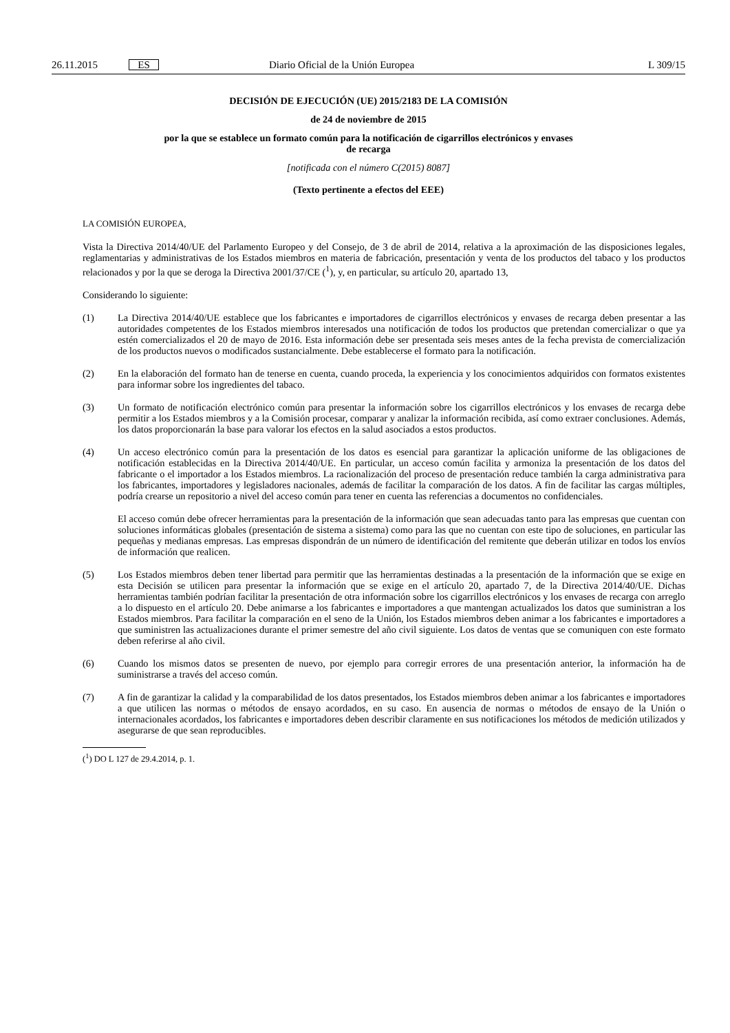26.11.2015 ES Diario Oficial de la Unión Europea L 309/15
DECISIÓN DE EJECUCIÓN (UE) 2015/2183 DE LA COMISIÓN
de 24 de noviembre de 2015
por la que se establece un formato común para la notificación de cigarrillos electrónicos y envases
de recarga
[notificada con el número C(2015) 8087]
(Texto pertinente a efectos del EEE)
LA COMISIÓN EUROPEA,
Vista la Directiva 2014/40/UE del Parlamento Europeo y del Consejo, de 3 de abril de 2014, relativa a la aproximación de las disposiciones legales, reglamentarias y administrativas de los Estados miembros en materia de fabricación, presentación y venta de los productos del tabaco y los productos relacionados y por la que se deroga la Directiva 2001/37/CE (<sup>1</sup>), y, en particular, su artículo 20, apartado 13,
Considerando lo siguiente:
(1) La Directiva 2014/40/UE establece que los fabricantes e importadores de cigarrillos electrónicos y envases de recarga deben presentar a las autoridades competentes de los Estados miembros interesados una notificación de todos los productos que pretendan comercializar o que ya estén comercializados el 20 de mayo de 2016. Esta información debe ser presentada seis meses antes de la fecha prevista de comercialización de los productos nuevos o modificados sustancialmente. Debe establecerse el formato para la notificación.
(2) En la elaboración del formato han de tenerse en cuenta, cuando proceda, la experiencia y los conocimientos adquiridos con formatos existentes para informar sobre los ingredientes del tabaco.
(3) Un formato de notificación electrónico común para presentar la información sobre los cigarrillos electrónicos y los envases de recarga debe permitir a los Estados miembros y a la Comisión procesar, comparar y analizar la información recibida, así como extraer conclusiones. Además, los datos proporcionarán la base para valorar los efectos en la salud asociados a estos productos.
(4) Un acceso electrónico común para la presentación de los datos es esencial para garantizar la aplicación uniforme de las obligaciones de notificación establecidas en la Directiva 2014/40/UE. En particular, un acceso común facilita y armoniza la presentación de los datos del fabricante o el importador a los Estados miembros. La racionalización del proceso de presentación reduce también la carga administrativa para los fabricantes, importadores y legisladores nacionales, además de facilitar la comparación de los datos. A fin de facilitar las cargas múltiples, podría crearse un repositorio a nivel del acceso común para tener en cuenta las referencias a documentos no confidenciales.
El acceso común debe ofrecer herramientas para la presentación de la información que sean adecuadas tanto para las empresas que cuentan con soluciones informáticas globales (presentación de sistema a sistema) como para las que no cuentan con este tipo de soluciones, en particular las pequeñas y medianas empresas. Las empresas dispondrán de un número de identificación del remitente que deberán utilizar en todos los envíos de información que realicen.
(5) Los Estados miembros deben tener libertad para permitir que las herramientas destinadas a la presentación de la información que se exige en esta Decisión se utilicen para presentar la información que se exige en el artículo 20, apartado 7, de la Directiva 2014/40/UE. Dichas herramientas también podrían facilitar la presentación de otra información sobre los cigarrillos electrónicos y los envases de recarga con arreglo a lo dispuesto en el artículo 20. Debe animarse a los fabricantes e importadores a que mantengan actualizados los datos que suministran a los Estados miembros. Para facilitar la comparación en el seno de la Unión, los Estados miembros deben animar a los fabricantes e importadores a que suministren las actualizaciones durante el primer semestre del año civil siguiente. Los datos de ventas que se comuniquen con este formato deben referirse al año civil.
(6) Cuando los mismos datos se presenten de nuevo, por ejemplo para corregir errores de una presentación anterior, la información ha de suministrarse a través del acceso común.
(7) A fin de garantizar la calidad y la comparabilidad de los datos presentados, los Estados miembros deben animar a los fabricantes e importadores a que utilicen las normas o métodos de ensayo acordados, en su caso. En ausencia de normas o métodos de ensayo de la Unión o internacionales acordados, los fabricantes e importadores deben describir claramente en sus notificaciones los métodos de medición utilizados y asegurarse de que sean reproducibles.
(<sup>1</sup>) DO L 127 de 29.4.2014, p. 1.